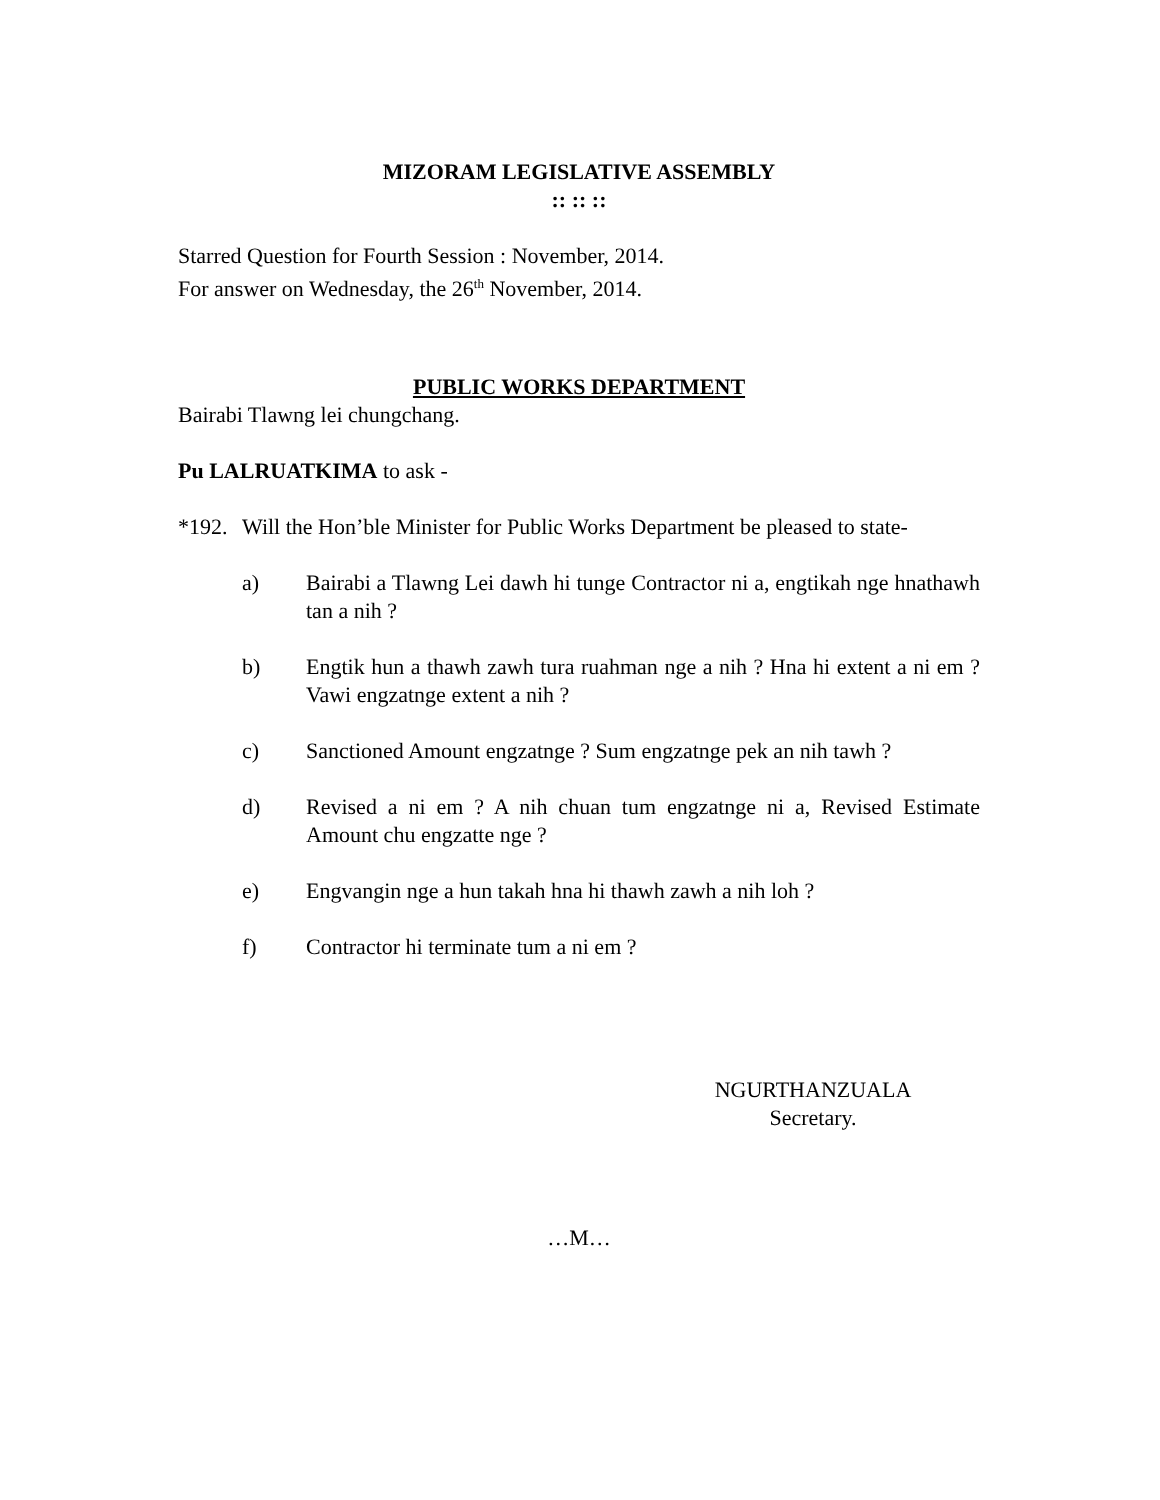MIZORAM LEGISLATIVE ASSEMBLY
:: :: ::
Starred Question for Fourth Session : November, 2014.
For answer on Wednesday, the 26<sup>th</sup> November, 2014.
PUBLIC WORKS DEPARTMENT
Bairabi Tlawng lei chungchang.
Pu LALRUATKIMA to ask -
*192. Will the Hon’ble Minister for Public Works Department be pleased to state-
a) Bairabi a Tlawng Lei dawh hi tunge Contractor ni a, engtikah nge hnathawh tan a nih ?
b) Engtik hun a thawh zawh tura ruahman nge a nih ? Hna hi extent a ni em ? Vawi engzatnge extent a nih ?
c) Sanctioned Amount engzatnge ? Sum engzatnge pek an nih tawh ?
d) Revised a ni em ? A nih chuan tum engzatnge ni a, Revised Estimate Amount chu engzatte nge ?
e) Engvangin nge a hun takah hna hi thawh zawh a nih loh ?
f) Contractor hi terminate tum a ni em ?
NGURTHANZUALA
Secretary.
…M…